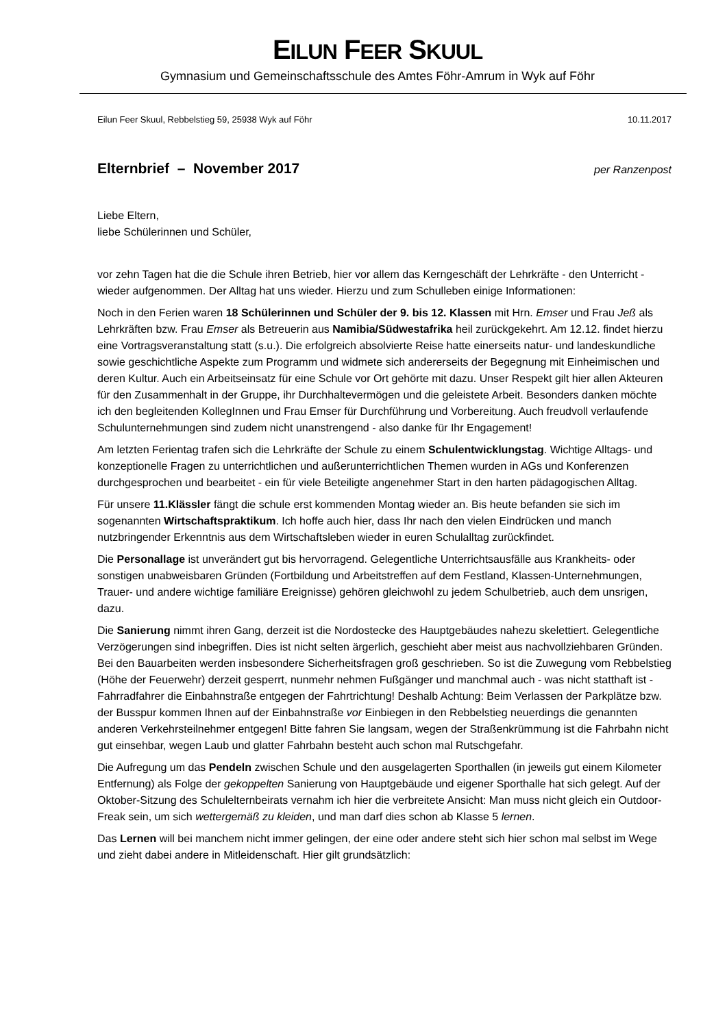EILUN FEER SKUUL
Gymnasium und Gemeinschaftsschule des Amtes Föhr-Amrum in Wyk auf Föhr
Eilun Feer Skuul, Rebbelstieg 59, 25938 Wyk auf Föhr 10.11.2017
Elternbrief – November 2017 per Ranzenpost
Liebe Eltern,
liebe Schülerinnen und Schüler,
vor zehn Tagen hat die die Schule ihren Betrieb, hier vor allem das Kerngeschäft der Lehrkräfte - den Unterricht - wieder aufgenommen. Der Alltag hat uns wieder. Hierzu und zum Schulleben einige Informationen:
Noch in den Ferien waren 18 Schülerinnen und Schüler der 9. bis 12. Klassen mit Hrn. Emser und Frau Jeß als Lehrkräften bzw. Frau Emser als Betreuerin aus Namibia/Südwestafrika heil zurückgekehrt. Am 12.12. findet hierzu eine Vortragsveranstaltung statt (s.u.). Die erfolgreich absolvierte Reise hatte einerseits natur- und landeskundliche sowie geschichtliche Aspekte zum Programm und widmete sich andererseits der Begegnung mit Einheimischen und deren Kultur. Auch ein Arbeitseinsatz für eine Schule vor Ort gehörte mit dazu. Unser Respekt gilt hier allen Akteuren für den Zusammenhalt in der Gruppe, ihr Durchhaltevermögen und die geleistete Arbeit. Besonders danken möchte ich den begleitenden KollegInnen und Frau Emser für Durchführung und Vorbereitung. Auch freudvoll verlaufende Schulunternehmungen sind zudem nicht unanstrengend - also danke für Ihr Engagement!
Am letzten Ferientag trafen sich die Lehrkräfte der Schule zu einem Schulentwicklungstag. Wichtige Alltags- und konzeptionelle Fragen zu unterrichtlichen und außerunterrichtlichen Themen wurden in AGs und Konferenzen durchgesprochen und bearbeitet - ein für viele Beteiligte angenehmer Start in den harten pädagogischen Alltag.
Für unsere 11.Klässler fängt die schule erst kommenden Montag wieder an. Bis heute befanden sie sich im sogenannten Wirtschaftspraktikum. Ich hoffe auch hier, dass Ihr nach den vielen Eindrücken und manch nutzbringender Erkenntnis aus dem Wirtschaftsleben wieder in euren Schulalltag zurückfindet.
Die Personallage ist unverändert gut bis hervorragend. Gelegentliche Unterrichtsausfälle aus Krankheits- oder sonstigen unabweisbaren Gründen (Fortbildung und Arbeitstreffen auf dem Festland, Klassen-Unternehmungen, Trauer- und andere wichtige familiäre Ereignisse) gehören gleichwohl zu jedem Schulbetrieb, auch dem unsrigen, dazu.
Die Sanierung nimmt ihren Gang, derzeit ist die Nordostecke des Hauptgebäudes nahezu skelettiert. Gelegentliche Verzögerungen sind inbegriffen. Dies ist nicht selten ärgerlich, geschieht aber meist aus nachvollziehbaren Gründen. Bei den Bauarbeiten werden insbesondere Sicherheitsfragen groß geschrieben. So ist die Zuwegung vom Rebbelstieg (Höhe der Feuerwehr) derzeit gesperrt, nunmehr nehmen Fußgänger und manchmal auch - was nicht statthaft ist - Fahrradfahrer die Einbahnstraße entgegen der Fahrtrichtung! Deshalb Achtung: Beim Verlassen der Parkplätze bzw. der Busspur kommen Ihnen auf der Einbahnstraße vor Einbiegen in den Rebbelstieg neuerdings die genannten anderen Verkehrsteilnehmer entgegen! Bitte fahren Sie langsam, wegen der Straßenkrümmung ist die Fahrbahn nicht gut einsehbar, wegen Laub und glatter Fahrbahn besteht auch schon mal Rutschgefahr.
Die Aufregung um das Pendeln zwischen Schule und den ausgelagerten Sporthallen (in jeweils gut einem Kilometer Entfernung) als Folge der gekoppelten Sanierung von Hauptgebäude und eigener Sporthalle hat sich gelegt. Auf der Oktober-Sitzung des Schulelternbeirats vernahm ich hier die verbreitete Ansicht: Man muss nicht gleich ein Outdoor-Freak sein, um sich wettergemäß zu kleiden, und man darf dies schon ab Klasse 5 lernen.
Das Lernen will bei manchem nicht immer gelingen, der eine oder andere steht sich hier schon mal selbst im Wege und zieht dabei andere in Mitleidenschaft. Hier gilt grundsätzlich: